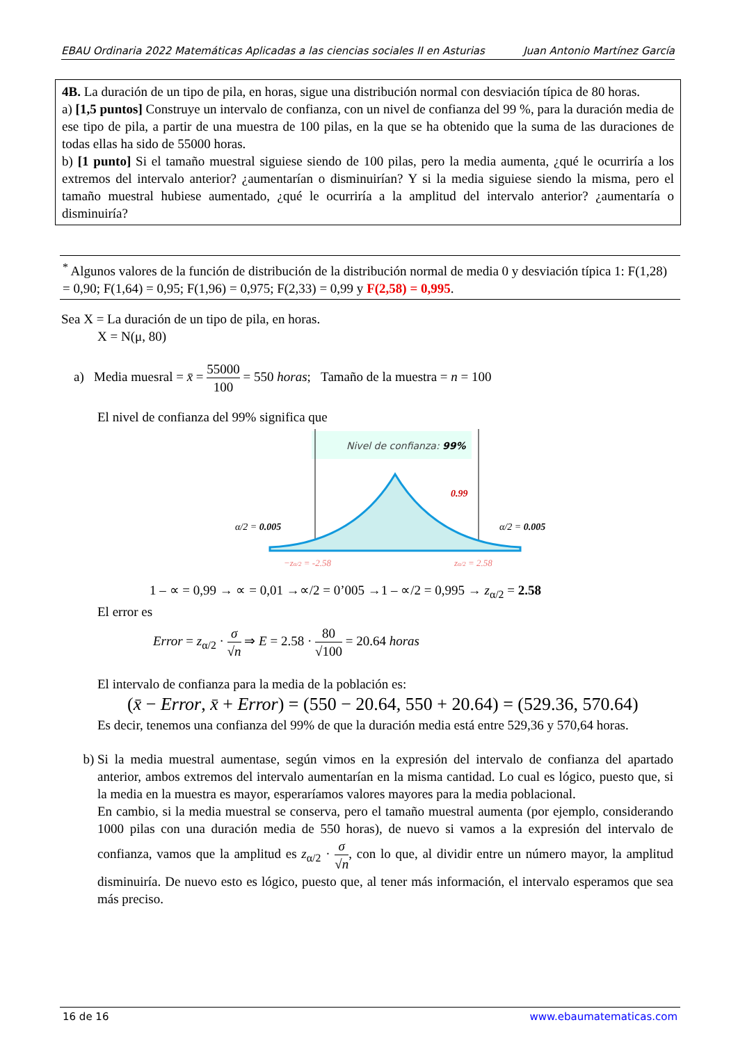EBAU Ordinaria 2022 Matemáticas Aplicadas a las ciencias sociales II en Asturias Juan Antonio Martínez García
4B. La duración de un tipo de pila, en horas, sigue una distribución normal con desviación típica de 80 horas.
a) [1,5 puntos] Construye un intervalo de confianza, con un nivel de confianza del 99 %, para la duración media de ese tipo de pila, a partir de una muestra de 100 pilas, en la que se ha obtenido que la suma de las duraciones de todas ellas ha sido de 55000 horas.
b) [1 punto] Si el tamaño muestral siguiese siendo de 100 pilas, pero la media aumenta, ¿qué le ocurriría a los extremos del intervalo anterior? ¿aumentarían o disminuirían? Y si la media siguiese siendo la misma, pero el tamaño muestral hubiese aumentado, ¿qué le ocurriría a la amplitud del intervalo anterior? ¿aumentaría o disminuiría?
<sup>*</sup> Algunos valores de la función de distribución de la distribución normal de media 0 y desviación típica 1: F(1,28) = 0,90; F(1,64) = 0,95; F(1,96) = 0,975; F(2,33) = 0,99 y F(2,58) = 0,995.
Sea X = La duración de un tipo de pila, en horas.
X = N(μ, 80)
a) Media muesral = x̄ = 55000 100 = 550 horas; Tamaño de la muestra = n = 100
El nivel de confianza del 99% significa que
Nivel de confianza: 99%
0.99
α/2 = 0.005
α/2 = 0.005
−zα/2 = -2.58
zα/2 = 2.58
1 – ∝ = 0,99 → ∝ = 0,01 →∝/2 = 0’005 →1 – ∝/2 = 0,995 → z<sub>α/2</sub> = 2.58
El error es
Error = z<sub>α/2</sub> · σ √n ⇒ E = 2.58 · 80 √100 = 20.64 horas
El intervalo de confianza para la media de la población es:
(x̄ − Error, x̄ + Error) = (550 − 20.64, 550 + 20.64) = (529.36, 570.64)
Es decir, tenemos una confianza del 99% de que la duración media está entre 529,36 y 570,64 horas.
b) Si la media muestral aumentase, según vimos en la expresión del intervalo de confianza del apartado anterior, ambos extremos del intervalo aumentarían en la misma cantidad. Lo cual es lógico, puesto que, si la media en la muestra es mayor, esperaríamos valores mayores para la media poblacional.
En cambio, si la media muestral se conserva, pero el tamaño muestral aumenta (por ejemplo, considerando 1000 pilas con una duración media de 550 horas), de nuevo si vamos a la expresión del intervalo de confianza, vamos que la amplitud es z<sub>α/2</sub> · σ √n, con lo que, al dividir entre un número mayor, la amplitud disminuiría. De nuevo esto es lógico, puesto que, al tener más información, el intervalo esperamos que sea más preciso.
16 de 16 www.ebaumatematicas.com